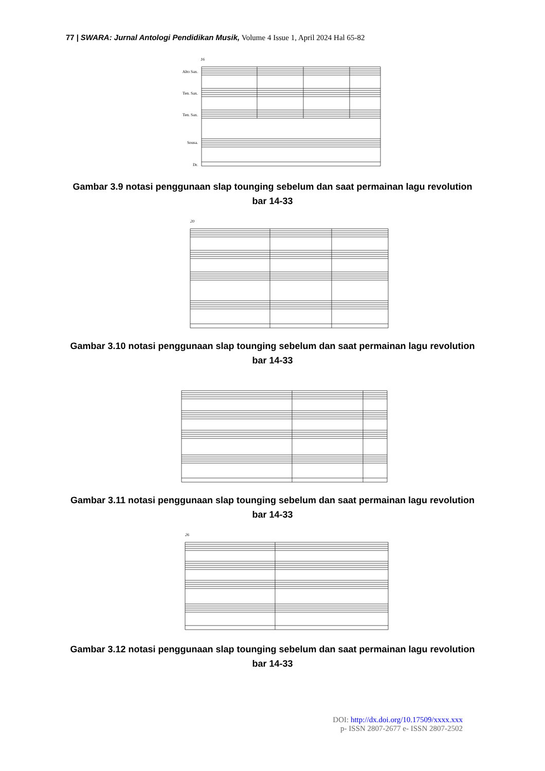77 | SWARA: Jurnal Antologi Pendidikan Musik, Volume 4 Issue 1, April 2024 Hal 65-82
16
Alto Sax.
Ten. Sax.
Ten. Sax.
Sousa.
Dr.
Gambar 3.9 notasi penggunaan slap tounging sebelum dan saat permainan lagu revolution bar 14-33
20
Gambar 3.10 notasi penggunaan slap tounging sebelum dan saat permainan lagu revolution bar 14-33
Gambar 3.11 notasi penggunaan slap tounging sebelum dan saat permainan lagu revolution bar 14-33
26
Gambar 3.12 notasi penggunaan slap tounging sebelum dan saat permainan lagu revolution bar 14-33
DOI: http://dx.doi.org/10.17509/xxxx.xxx
p- ISSN 2807-2677 e- ISSN 2807-2502